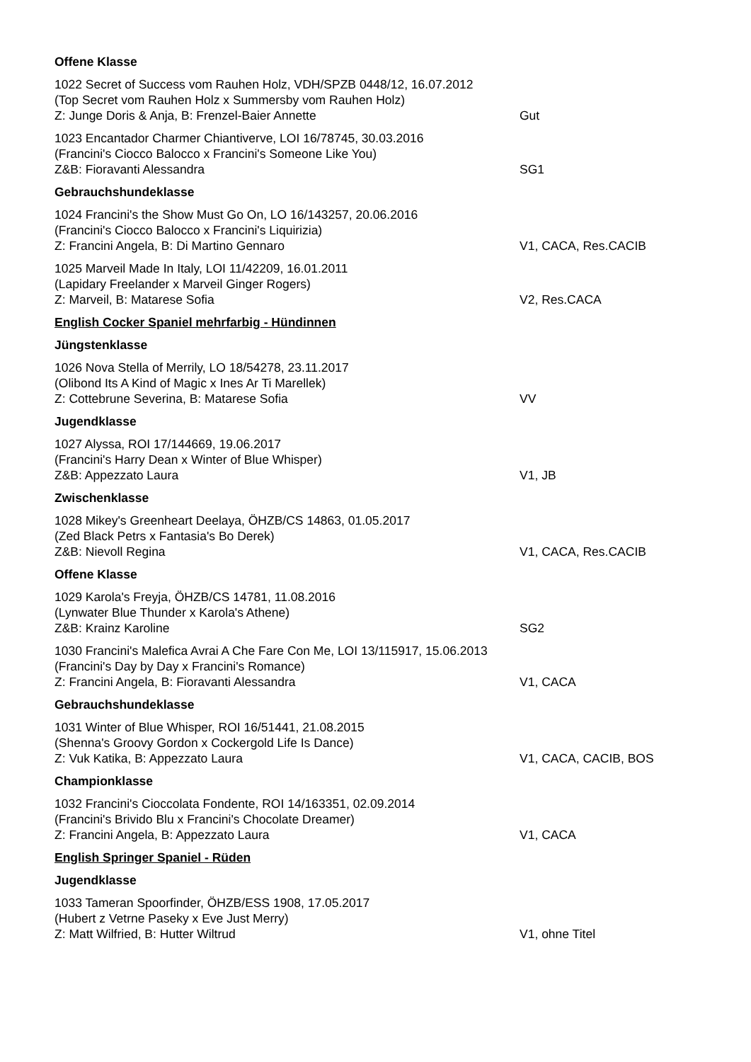Offene Klasse
1022 Secret of Success vom Rauhen Holz, VDH/SPZB 0448/12, 16.07.2012
(Top Secret vom Rauhen Holz x Summersby vom Rauhen Holz)
Z: Junge Doris & Anja, B: Frenzel-Baier Annette Gut
1023 Encantador Charmer Chiantiverve, LOI 16/78745, 30.03.2016
(Francini's Ciocco Balocco x Francini's Someone Like You)
Z&B: Fioravanti Alessandra SG1
Gebrauchshundeklasse
1024 Francini's the Show Must Go On, LO 16/143257, 20.06.2016
(Francini's Ciocco Balocco x Francini's Liquirizia)
Z: Francini Angela, B: Di Martino Gennaro V1, CACA, Res.CACIB
1025 Marveil Made In Italy, LOI 11/42209, 16.01.2011
(Lapidary Freelander x Marveil Ginger Rogers)
Z: Marveil, B: Matarese Sofia V2, Res.CACA
English Cocker Spaniel mehrfarbig - Hündinnen
Jüngstenklasse
1026 Nova Stella of Merrily, LO 18/54278, 23.11.2017
(Olibond Its A Kind of Magic x Ines Ar Ti Marellek)
Z: Cottebrune Severina, B: Matarese Sofia VV
Jugendklasse
1027 Alyssa, ROI 17/144669, 19.06.2017
(Francini's Harry Dean x Winter of Blue Whisper)
Z&B: Appezzato Laura V1, JB
Zwischenklasse
1028 Mikey's Greenheart Deelaya, ÖHZB/CS 14863, 01.05.2017
(Zed Black Petrs x Fantasia's Bo Derek)
Z&B: Nievoll Regina V1, CACA, Res.CACIB
Offene Klasse
1029 Karola's Freyja, ÖHZB/CS 14781, 11.08.2016
(Lynwater Blue Thunder x Karola's Athene)
Z&B: Krainz Karoline SG2
1030 Francini's Malefica Avrai A Che Fare Con Me, LOI 13/115917, 15.06.2013
(Francini's Day by Day x Francini's Romance)
Z: Francini Angela, B: Fioravanti Alessandra V1, CACA
Gebrauchshundeklasse
1031 Winter of Blue Whisper, ROI 16/51441, 21.08.2015
(Shenna's Groovy Gordon x Cockergold Life Is Dance)
Z: Vuk Katika, B: Appezzato Laura V1, CACA, CACIB, BOS
Championklasse
1032 Francini's Cioccolata Fondente, ROI 14/163351, 02.09.2014
(Francini's Brivido Blu x Francini's Chocolate Dreamer)
Z: Francini Angela, B: Appezzato Laura V1, CACA
English Springer Spaniel - Rüden
Jugendklasse
1033 Tameran Spoorfinder, ÖHZB/ESS 1908, 17.05.2017
(Hubert z Vetrne Paseky x Eve Just Merry)
Z: Matt Wilfried, B: Hutter Wiltrud V1, ohne Titel